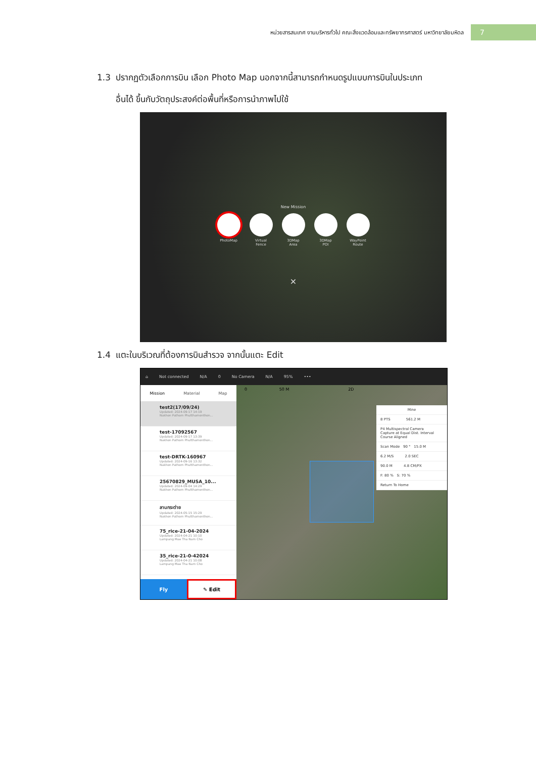หน่วยสารสนเทศ งานบริหารทั่วไป คณะสิ่งแวดล้อมและทรัพยากรศาสตร์ มหาวิทยาลัยมหิดล 7
1.3 ปรากฏตัวเลือกการบิน เลือก Photo Map นอกจากนี้สามารถกำหนดรูปแบบการบินในประเภท
อื่นได้ ขึ้นกับวัตถุประสงค์ต่อพื้นที่หรือการนำภาพไปใช้
New Mission
PhotoMap Virtual
Fence
3DMap
Area
3DMap
POI
WayPoint
Route
✕
1.4 แตะในบริเวณที่ต้องการบินสำรวจ จากนั้นแตะ Edit
⌂ Not connected N/A 0 No Camera N/A 95% •••
Mission Material Map
test2(17/09/24)
Updated: 2024-09-17 14:19
Nakhon Pathom Phutthamonthon...
test-17092567
Updated: 2024-09-17 13:39
Nakhon Pathom Phutthamonthon...
test-DRTK-160967
Updated: 2024-09-16 13:32
Nakhon Pathom Phutthamonthon...
25670829_MUSA_10...
Updated: 2024-09-04 14:29
Nakhon Pathom Phutthamonthon...
ลานกระต่าย
Updated: 2024-05-15 15:29
Nakhon Pathom Phutthamonthon...
75_rice-21-04-2024
Updated: 2024-04-21 10:10
Lampang Mae Tha Nam Cho
35_rice-21-0-42024
Updated: 2024-04-21 10:08
Lampang Mae Tha Nam Cho
Fly ✎ Edit
0 50 M 2D
Mine
8 PTS 561.2 M
P4 Multispectral Camera
Capture at Equal Dist. Interval
Course Aligned
Scan Mode 90 ° 15.0 M
6.2 M/S 2.0 SEC
90.0 M 4.8 CM/PX
F: 80 % S: 70 %
Return To Home